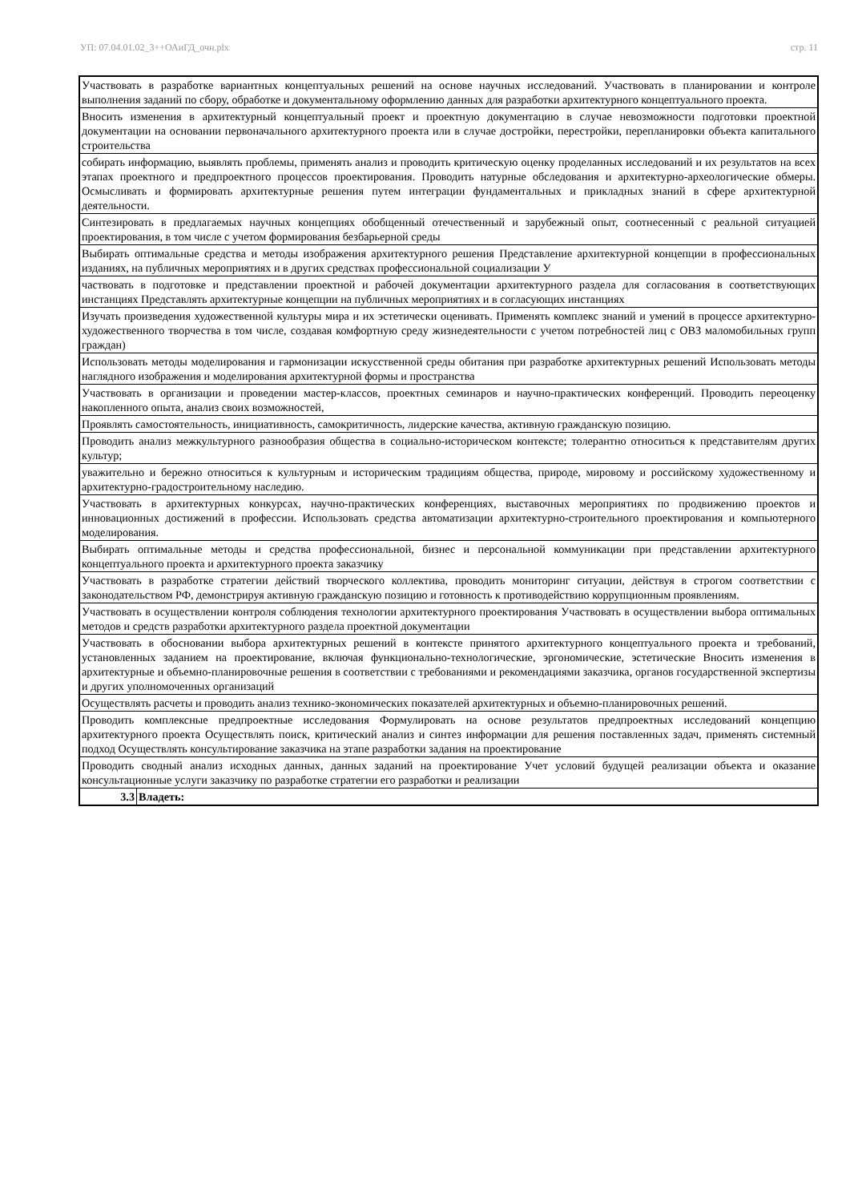УП: 07.04.01.02_3++ОАиГД_очн.plx стр. 11
| Участвовать в разработке вариантных концептуальных решений на основе научных исследований. Участвовать в планировании и контроле выполнения заданий по сбору, обработке и документальному оформлению данных для разработки архитектурного концептуального проекта. | |
| Вносить изменения в архитектурный концептуальный проект и проектную документацию в случае невозможности подготовки проектной документации на основании первоначального архитектурного проекта или в случае достройки, перестройки, перепланировки объекта капитального строительства | |
| собирать информацию, выявлять проблемы, применять анализ и проводить критическую оценку проделанных исследований и их результатов на всех этапах проектного и предпроектного процессов проектирования. Проводить натурные обследования и архитектурно-археологические обмеры. Осмысливать и формировать архитектурные решения путем интеграции фундаментальных и прикладных знаний в сфере архитектурной деятельности. | |
| Синтезировать в предлагаемых научных концепциях обобщенный отечественный и зарубежный опыт, соотнесенный с реальной ситуацией проектирования, в том числе с учетом формирования безбарьерной среды | |
| Выбирать оптимальные средства и методы изображения архитектурного решения Представление архитектурной концепции в профессиональных изданиях, на публичных мероприятиях и в других средствах профессиональной социализации У | |
| частвовать в подготовке и представлении проектной и рабочей документации архитектурного раздела для согласования в соответствующих инстанциях Представлять архитектурные концепции на публичных мероприятиях и в согласующих инстанциях | |
| Изучать произведения художественной культуры мира и их эстетически оценивать. Применять комплекс знаний и умений в процессе архитектурно-художественного творчества в том числе, создавая комфортную среду жизнедеятельности с учетом потребностей лиц с ОВЗ маломобильных групп граждан) | |
| Использовать методы моделирования и гармонизации искусственной среды обитания при разработке архитектурных решений Использовать методы наглядного изображения и моделирования архитектурной формы и пространства | |
| Участвовать в организации и проведении мастер-классов, проектных семинаров и научно-практических конференций. Проводить переоценку накопленного опыта, анализ своих возможностей, | |
| Проявлять самостоятельность, инициативность, самокритичность, лидерские качества, активную гражданскую позицию. | |
| Проводить анализ межкультурного разнообразия общества в социально-историческом контексте; толерантно относиться к представителям других культур; | |
| уважительно и бережно относиться к культурным и историческим традициям общества, природе, мировому и российскому художественному и архитектурно-градостроительному наследию. | |
| Участвовать в архитектурных конкурсах, научно-практических конференциях, выставочных мероприятиях по продвижению проектов и инновационных достижений в профессии. Использовать средства автоматизации архитектурно-строительного проектирования и компьютерного моделирования. | |
| Выбирать оптимальные методы и средства профессиональной, бизнес и персональной коммуникации при представлении архитектурного концептуального проекта и архитектурного проекта заказчику | |
| Участвовать в разработке стратегии действий творческого коллектива, проводить мониторинг ситуации, действуя в строгом соответствии с законодательством РФ, демонстрируя активную гражданскую позицию и готовность к противодействию коррупционным проявлениям. | |
| Участвовать в осуществлении контроля соблюдения технологии архитектурного проектирования Участвовать в осуществлении выбора оптимальных методов и средств разработки архитектурного раздела проектной документации | |
| Участвовать в обосновании выбора архитектурных решений в контексте принятого архитектурного концептуального проекта и требований, установленных заданием на проектирование, включая функционально-технологические, эргономические, эстетические Вносить изменения в архитектурные и объемно-планировочные решения в соответствии с требованиями и рекомендациями заказчика, органов государственной экспертизы и других уполномоченных организаций | |
| Осуществлять расчеты и проводить анализ технико-экономических показателей архитектурных и объемно-планировочных решений. | |
| Проводить комплексные предпроектные исследования Формулировать на основе результатов предпроектных исследований концепцию архитектурного проекта Осуществлять поиск, критический анализ и синтез информации для решения поставленных задач, применять системный подход Осуществлять консультирование заказчика на этапе разработки задания на проектирование | |
| Проводить сводный анализ исходных данных, данных заданий на проектирование Учет условий будущей реализации объекта и оказание консультационные услуги заказчику по разработке стратегии его разработки и реализации | |
| 3.3 | Владеть: |